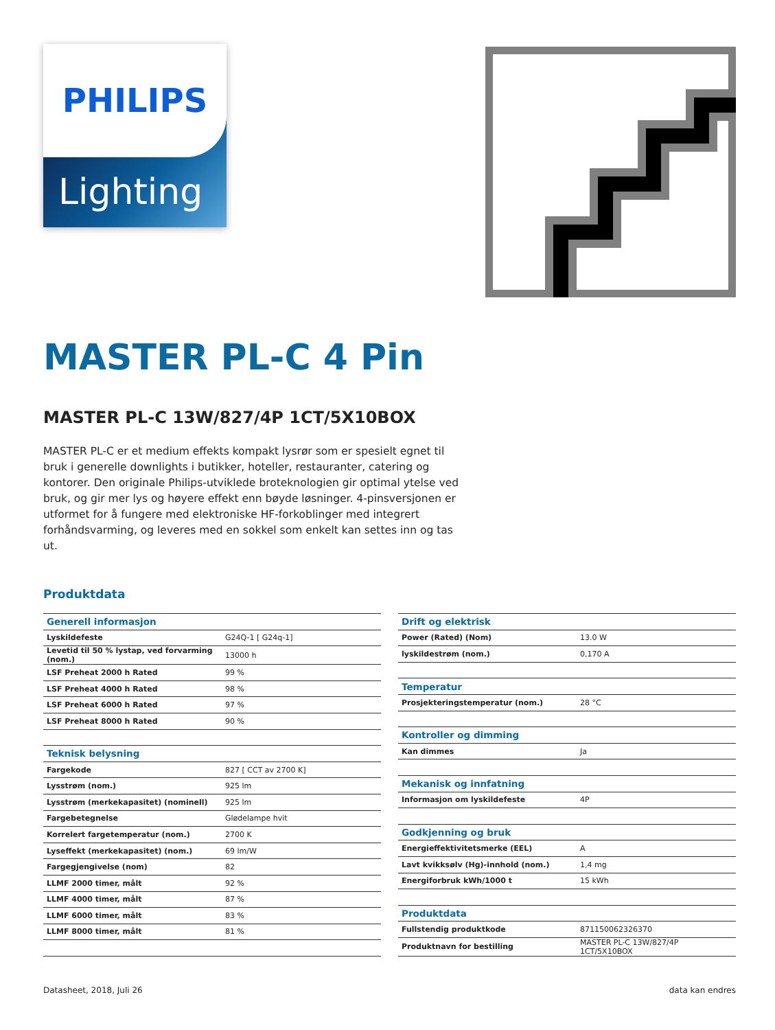PHILIPS
Lighting
MASTER PL-C 4 Pin
MASTER PL-C 13W/827/4P 1CT/5X10BOX
MASTER PL-C er et medium effekts kompakt lysrør som er spesielt egnet til bruk i generelle downlights i butikker, hoteller, restauranter, catering og kontorer. Den originale Philips-utviklede broteknologien gir optimal ytelse ved bruk, og gir mer lys og høyere effekt enn bøyde løsninger. 4-pinsversjonen er utformet for å fungere med elektroniske HF-forkoblinger med integrert forhåndsvarming, og leveres med en sokkel som enkelt kan settes inn og tas ut.
Produktdata
| Generell informasjon | |
| --- | --- |
| Lyskildefeste | G24Q-1 [ G24q-1] |
| Levetid til 50 % lystap, ved forvarming (nom.) | 13000 h |
| LSF Preheat 2000 h Rated | 99 % |
| LSF Preheat 4000 h Rated | 98 % |
| LSF Preheat 6000 h Rated | 97 % |
| LSF Preheat 8000 h Rated | 90 % |
| Teknisk belysning | |
| Fargekode | 827 [ CCT av 2700 K] |
| Lysstrøm (nom.) | 925 lm |
| Lysstrøm (merkekapasitet) (nominell) | 925 lm |
| Fargebetegnelse | Glødelampe hvit |
| Korrelert fargetemperatur (nom.) | 2700 K |
| Lyseffekt (merkekapasitet) (nom.) | 69 lm/W |
| Fargegjengivelse (nom) | 82 |
| LLMF 2000 timer, målt | 92 % |
| LLMF 4000 timer, målt | 87 % |
| LLMF 6000 timer, målt | 83 % |
| LLMF 8000 timer, målt | 81 % |
| Drift og elektrisk | |
| --- | --- |
| Power (Rated) (Nom) | 13.0 W |
| lyskildestrøm (nom.) | 0,170 A |
| Temperatur | |
| Prosjekteringstemperatur (nom.) | 28 °C |
| Kontroller og dimming | |
| Kan dimmes | Ja |
| Mekanisk og innfatning | |
| Informasjon om lyskildefeste | 4P |
| Godkjenning og bruk | |
| Energieffektivitetsmerke (EEL) | A |
| Lavt kvikksølv (Hg)-innhold (nom.) | 1,4 mg |
| Energiforbruk kWh/1000 t | 15 kWh |
| Produktdata | |
| Fullstendig produktkode | 871150062326370 |
| Produktnavn for bestilling | MASTER PL-C 13W/827/4P 1CT/5X10BOX |
Datasheet, 2018, Juli 26 data kan endres